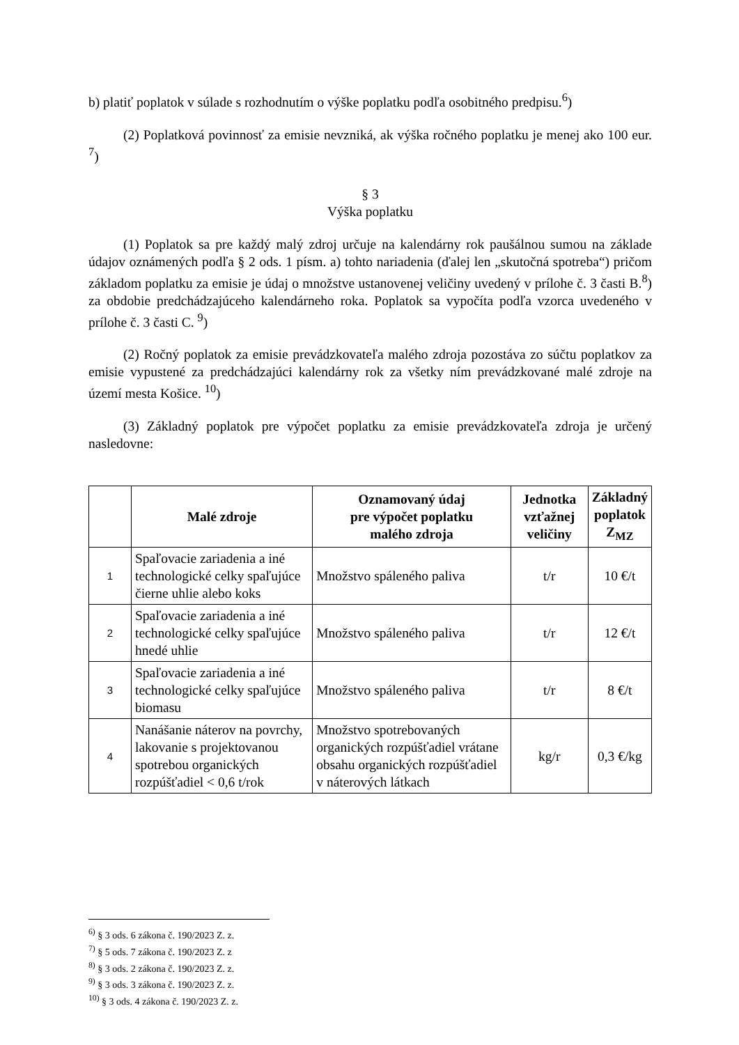b) platiť poplatok v súlade s rozhodnutím o výške poplatku podľa osobitného predpisu.<sup>6</sup>)
(2) Poplatková povinnosť za emisie nevzniká, ak výška ročného poplatku je menej ako 100 eur. <sup>7</sup>)
§ 3
Výška poplatku
(1) Poplatok sa pre každý malý zdroj určuje na kalendárny rok paušálnou sumou na základe údajov oznámených podľa § 2 ods. 1 písm. a) tohto nariadenia (ďalej len „skutočná spotreba“) pričom základom poplatku za emisie je údaj o množstve ustanovenej veličiny uvedený v prílohe č. 3 časti B.<sup>8</sup>) za obdobie predchádzajúceho kalendárneho roka. Poplatok sa vypočíta podľa vzorca uvedeného v prílohe č. 3 časti C. <sup>9</sup>)
(2) Ročný poplatok za emisie prevádzkovateľa malého zdroja pozostáva zo súčtu poplatkov za emisie vypustené za predchádzajúci kalendárny rok za všetky ním prevádzkované malé zdroje na území mesta Košice. <sup>10</sup>)
(3) Základný poplatok pre výpočet poplatku za emisie prevádzkovateľa zdroja je určený nasledovne:
| | Malé zdroje | Oznamovaný údaj pre výpočet poplatku malého zdroja | Jednotka vzťažnej veličiny | Základný poplatok Z<sub>MZ</sub> |
| --- | --- | --- | --- | --- |
| 1 | Spaľovacie zariadenia a iné technologické celky spaľujúce čierne uhlie alebo koks | Množstvo spáleného paliva | t/r | 10 €/t |
| 2 | Spaľovacie zariadenia a iné technologické celky spaľujúce hnedé uhlie | Množstvo spáleného paliva | t/r | 12 €/t |
| 3 | Spaľovacie zariadenia a iné technologické celky spaľujúce biomasu | Množstvo spáleného paliva | t/r | 8 €/t |
| 4 | Nanášanie náterov na povrchy, lakovanie s projektovanou spotrebou organických rozpúšťadiel < 0,6 t/rok | Množstvo spotrebovaných organických rozpúšťadiel vrátane obsahu organických rozpúšťadiel v náterových látkach | kg/r | 0,3 €/kg |
<sup>6)</sup> § 3 ods. 6 zákona č. 190/2023 Z. z.
<sup>7)</sup> § 5 ods. 7 zákona č. 190/2023 Z. z
<sup>8)</sup> § 3 ods. 2 zákona č. 190/2023 Z. z.
<sup>9)</sup> § 3 ods. 3 zákona č. 190/2023 Z. z.
<sup>10)</sup> § 3 ods. 4 zákona č. 190/2023 Z. z.